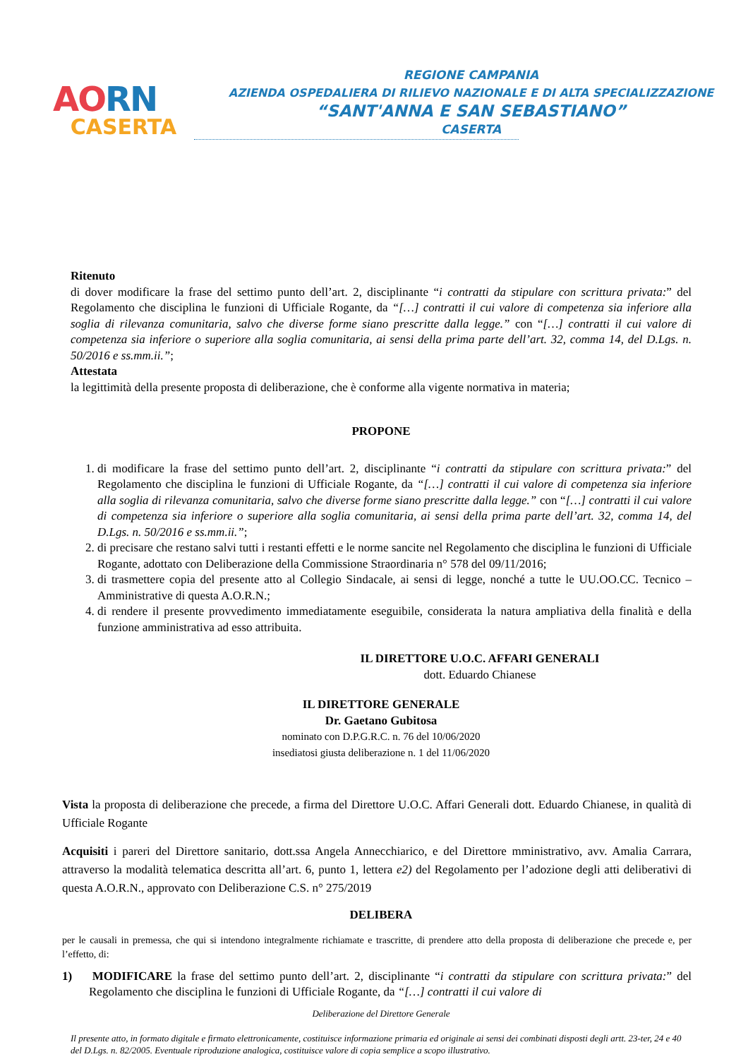AO RN
CASERTA
REGIONE CAMPANIA
AZIENDA OSPEDALIERA DI RILIEVO NAZIONALE E DI ALTA SPECIALIZZAZIONE
“SANT'ANNA E SAN SEBASTIANO”
CASERTA
Ritenuto
di dover modificare la frase del settimo punto dell’art. 2, disciplinante “i contratti da stipulare con scrittura privata:” del Regolamento che disciplina le funzioni di Ufficiale Rogante, da “[…] contratti il cui valore di competenza sia inferiore alla soglia di rilevanza comunitaria, salvo che diverse forme siano prescritte dalla legge.” con “[…] contratti il cui valore di competenza sia inferiore o superiore alla soglia comunitaria, ai sensi della prima parte dell’art. 32, comma 14, del D.Lgs. n. 50/2016 e ss.mm.ii.”;
Attestata
la legittimità della presente proposta di deliberazione, che è conforme alla vigente normativa in materia;
PROPONE
1. di modificare la frase del settimo punto dell’art. 2, disciplinante “i contratti da stipulare con scrittura privata:” del Regolamento che disciplina le funzioni di Ufficiale Rogante, da “[…] contratti il cui valore di competenza sia inferiore alla soglia di rilevanza comunitaria, salvo che diverse forme siano prescritte dalla legge.” con “[…] contratti il cui valore di competenza sia inferiore o superiore alla soglia comunitaria, ai sensi della prima parte dell’art. 32, comma 14, del D.Lgs. n. 50/2016 e ss.mm.ii.”;
2. di precisare che restano salvi tutti i restanti effetti e le norme sancite nel Regolamento che disciplina le funzioni di Ufficiale Rogante, adottato con Deliberazione della Commissione Straordinaria n° 578 del 09/11/2016;
3. di trasmettere copia del presente atto al Collegio Sindacale, ai sensi di legge, nonché a tutte le UU.OO.CC. Tecnico – Amministrative di questa A.O.R.N.;
4. di rendere il presente provvedimento immediatamente eseguibile, considerata la natura ampliativa della finalità e della funzione amministrativa ad esso attribuita.
IL DIRETTORE U.O.C. AFFARI GENERALI
dott. Eduardo Chianese
IL DIRETTORE GENERALE
Dr. Gaetano Gubitosa
nominato con D.P.G.R.C. n. 76 del 10/06/2020
insediatosi giusta deliberazione n. 1 del 11/06/2020
Vista la proposta di deliberazione che precede, a firma del Direttore U.O.C. Affari Generali dott. Eduardo Chianese, in qualità di Ufficiale Rogante
Acquisiti i pareri del Direttore sanitario, dott.ssa Angela Annecchiarico, e del Direttore mministrativo, avv. Amalia Carrara, attraverso la modalità telematica descritta all’art. 6, punto 1, lettera e2) del Regolamento per l’adozione degli atti deliberativi di questa A.O.R.N., approvato con Deliberazione C.S. n° 275/2019
DELIBERA
per le causali in premessa, che qui si intendono integralmente richiamate e trascritte, di prendere atto della proposta di deliberazione che precede e, per l’effetto, di:
1) MODIFICARE la frase del settimo punto dell’art. 2, disciplinante “i contratti da stipulare con scrittura privata:” del Regolamento che disciplina le funzioni di Ufficiale Rogante, da “[…] contratti il cui valore di
Deliberazione del Direttore Generale
Il presente atto, in formato digitale e firmato elettronicamente, costituisce informazione primaria ed originale ai sensi dei combinati disposti degli artt. 23-ter, 24 e 40 del D.Lgs. n. 82/2005. Eventuale riproduzione analogica, costituisce valore di copia semplice a scopo illustrativo.